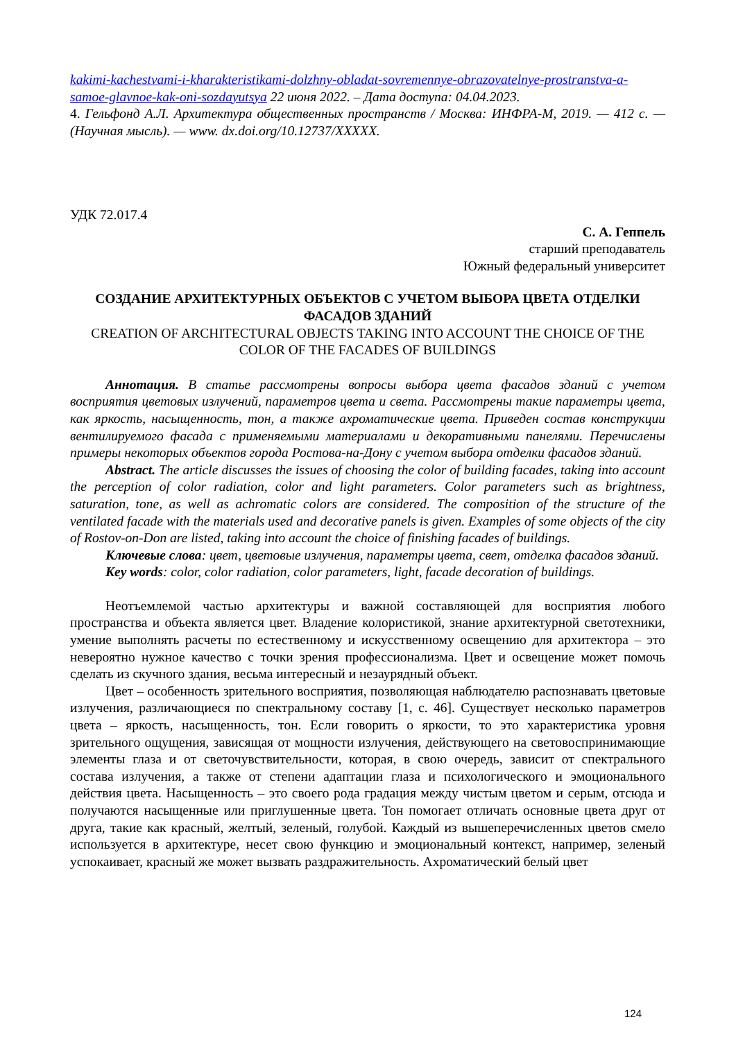kakimi-kachestvami-i-kharakteristikami-dolzhny-obladat-sovremennye-obrazovatelnye-prostranstva-a-samoe-glavnoe-kak-oni-sozdayutsya 22 июня 2022. – Дата доступа: 04.04.2023.
4. Гельфонд А.Л. Архитектура общественных пространств / Москва: ИНФРА-М, 2019. — 412 с. — (Научная мысль). — www. dx.doi.org/10.12737/XXXXX.
УДК 72.017.4
С. А. Геппель
старший преподаватель
Южный федеральный университет
СОЗДАНИЕ АРХИТЕКТУРНЫХ ОБЪЕКТОВ С УЧЕТОМ ВЫБОРА ЦВЕТА ОТДЕЛКИ ФАСАДОВ ЗДАНИЙ
CREATION OF ARCHITECTURAL OBJECTS TAKING INTO ACCOUNT THE CHOICE OF THE COLOR OF THE FACADES OF BUILDINGS
Аннотация. В статье рассмотрены вопросы выбора цвета фасадов зданий с учетом восприятия цветовых излучений, параметров цвета и света. Рассмотрены такие параметры цвета, как яркость, насыщенность, тон, а также ахроматические цвета. Приведен состав конструкции вентилируемого фасада с применяемыми материалами и декоративными панелями. Перечислены примеры некоторых объектов города Ростова-на-Дону с учетом выбора отделки фасадов зданий.
Abstract. The article discusses the issues of choosing the color of building facades, taking into account the perception of color radiation, color and light parameters. Color parameters such as brightness, saturation, tone, as well as achromatic colors are considered. The composition of the structure of the ventilated facade with the materials used and decorative panels is given. Examples of some objects of the city of Rostov-on-Don are listed, taking into account the choice of finishing facades of buildings.
Ключевые слова: цвет, цветовые излучения, параметры цвета, свет, отделка фасадов зданий.
Key words: color, color radiation, color parameters, light, facade decoration of buildings.
Неотъемлемой частью архитектуры и важной составляющей для восприятия любого пространства и объекта является цвет. Владение колористикой, знание архитектурной светотехники, умение выполнять расчеты по естественному и искусственному освещению для архитектора – это невероятно нужное качество с точки зрения профессионализма. Цвет и освещение может помочь сделать из скучного здания, весьма интересный и незаурядный объект.
Цвет – особенность зрительного восприятия, позволяющая наблюдателю распознавать цветовые излучения, различающиеся по спектральному составу [1, с. 46]. Существует несколько параметров цвета – яркость, насыщенность, тон. Если говорить о яркости, то это характеристика уровня зрительного ощущения, зависящая от мощности излучения, действующего на световоспринимающие элементы глаза и от светочувствительности, которая, в свою очередь, зависит от спектрального состава излучения, а также от степени адаптации глаза и психологического и эмоционального действия цвета. Насыщенность – это своего рода градация между чистым цветом и серым, отсюда и получаются насыщенные или приглушенные цвета. Тон помогает отличать основные цвета друг от друга, такие как красный, желтый, зеленый, голубой. Каждый из вышеперечисленных цветов смело используется в архитектуре, несет свою функцию и эмоциональный контекст, например, зеленый успокаивает, красный же может вызвать раздражительность. Ахроматический белый цвет
124